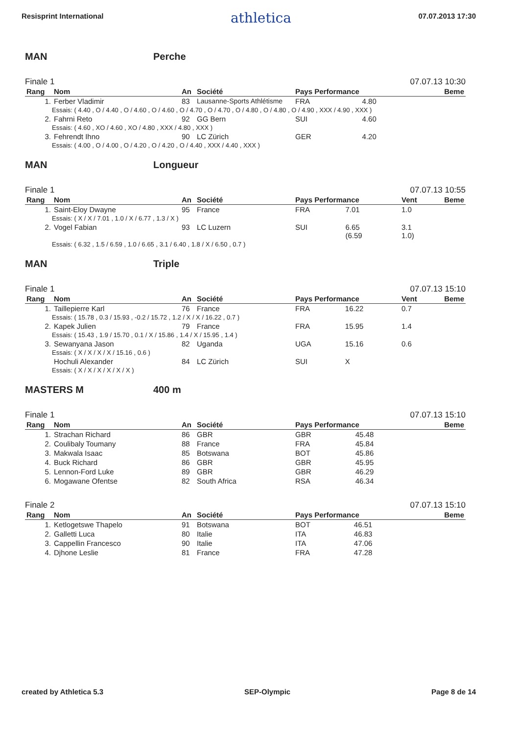Resisprint International athletica 07.07.2013 17:30
MAN Perche
Finale 1 07.07.13 10:30
| Rang | Nom | An | Société | Pays Performance | | Beme |
| --- | --- | --- | --- | --- | --- | --- |
| 1. | Ferber Vladimir | 83 | Lausanne-Sports Athlétisme | FRA | 4.80 | |
| Essais: ( 4.40 , O / 4.40 , O / 4.60 , O / 4.60 , O / 4.70 , O / 4.70 , O / 4.80 , O / 4.80 , O / 4.90 , XXX / 4.90 , XXX ) | | | | | | |
| 2. | Fahrni Reto | 92 | GG Bern | SUI | 4.60 | |
| Essais: ( 4.60 , XO / 4.60 , XO / 4.80 , XXX / 4.80 , XXX ) | | | | | | |
| 3. | Fehrendt Ihno | 90 | LC Zürich | GER | 4.20 | |
| Essais: ( 4.00 , O / 4.00 , O / 4.20 , O / 4.20 , O / 4.40 , XXX / 4.40 , XXX ) | | | | | | |
MAN Longueur
Finale 1 07.07.13 10:55
| Rang | Nom | An | Société | Pays Performance | | Vent | Beme |
| --- | --- | --- | --- | --- | --- | --- | --- |
| 1. | Saint-Eloy Dwayne | 95 | France | FRA | 7.01 | 1.0 | |
| Essais: ( X / X / 7.01 , 1.0 / X / 6.77 , 1.3 / X ) | | | | | | | |
| 2. | Vogel Fabian | 93 | LC Luzern | SUI | 6.65 (6.59 | 3.1 1.0) | |
| Essais: ( 6.32 , 1.5 / 6.59 , 1.0 / 6.65 , 3.1 / 6.40 , 1.8 / X / 6.50 , 0.7 ) | | | | | | | |
MAN Triple
Finale 1 07.07.13 15:10
| Rang | Nom | An | Société | Pays Performance | | Vent | Beme |
| --- | --- | --- | --- | --- | --- | --- | --- |
| 1. | Taillepierre Karl | 76 | France | FRA | 16.22 | 0.7 | |
| Essais: ( 15.78 , 0.3 / 15.93 , -0.2 / 15.72 , 1.2 / X / X / 16.22 , 0.7 ) | | | | | | | |
| 2. | Kapek Julien | 79 | France | FRA | 15.95 | 1.4 | |
| Essais: ( 15.43 , 1.9 / 15.70 , 0.1 / X / 15.86 , 1.4 / X / 15.95 , 1.4 ) | | | | | | | |
| 3. | Sewanyana Jason | 82 | Uganda | UGA | 15.16 | 0.6 | |
| Essais: ( X / X / X / X / 15.16 , 0.6 ) | | | | | | | |
| | Hochuli Alexander | 84 | LC Zürich | SUI | X | | |
| Essais: ( X / X / X / X / X / X ) | | | | | | | |
MASTERS M 400 m
Finale 1 07.07.13 15:10
| Rang | Nom | An | Société | Pays Performance | | Beme |
| --- | --- | --- | --- | --- | --- | --- |
| 1. | Strachan Richard | 86 | GBR | GBR | 45.48 | |
| 2. | Coulibaly Toumany | 88 | France | FRA | 45.84 | |
| 3. | Makwala Isaac | 85 | Botswana | BOT | 45.86 | |
| 4. | Buck Richard | 86 | GBR | GBR | 45.95 | |
| 5. | Lennon-Ford Luke | 89 | GBR | GBR | 46.29 | |
| 6. | Mogawane Ofentse | 82 | South Africa | RSA | 46.34 | |
Finale 2 07.07.13 15:10
| Rang | Nom | An | Société | Pays Performance | | Beme |
| --- | --- | --- | --- | --- | --- | --- |
| 1. | Ketlogetswe Thapelo | 91 | Botswana | BOT | 46.51 | |
| 2. | Galletti Luca | 80 | Italie | ITA | 46.83 | |
| 3. | Cappellin Francesco | 90 | Italie | ITA | 47.06 | |
| 4. | Djhone Leslie | 81 | France | FRA | 47.28 | |
created by Athletica 5.3 SEP-Olympic Page 8 de 14